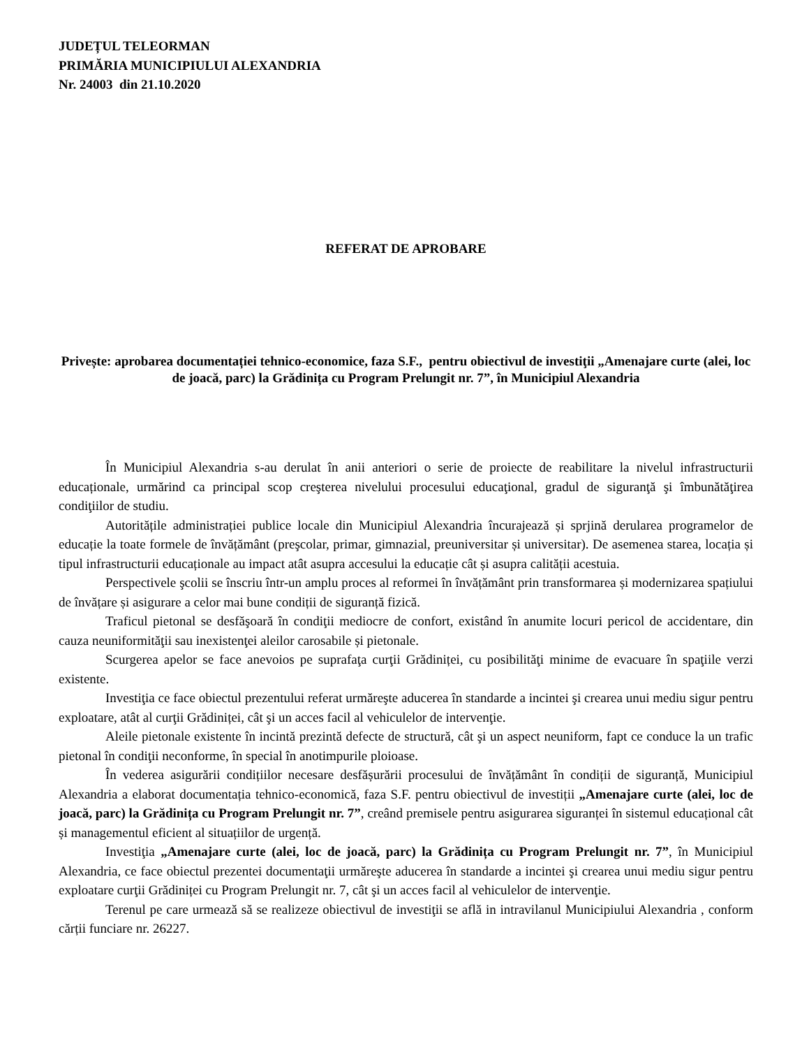JUDEȚUL TELEORMAN
PRIMĂRIA MUNICIPIULUI ALEXANDRIA
Nr. 24003 din 21.10.2020
REFERAT DE APROBARE
Privește: aprobarea documentației tehnico-economice, faza S.F., pentru obiectivul de investiţii „Amenajare curte (alei, loc de joacă, parc) la Grădinița cu Program Prelungit nr. 7”, în Municipiul Alexandria
În Municipiul Alexandria s-au derulat în anii anteriori o serie de proiecte de reabilitare la nivelul infrastructurii educaționale, urmărind ca principal scop creşterea nivelului procesului educaţional, gradul de siguranţă şi îmbunătăţirea condiţiilor de studiu.
Autoritățile administrației publice locale din Municipiul Alexandria încurajează și sprjină derularea programelor de educație la toate formele de învățământ (preşcolar, primar, gimnazial, preuniversitar și universitar). De asemenea starea, locația și tipul infrastructurii educaționale au impact atât asupra accesului la educație cât și asupra calității acestuia.
Perspectivele şcolii se înscriu într-un amplu proces al reformei în învățământ prin transformarea și modernizarea spațiului de învățare și asigurare a celor mai bune condiții de siguranță fizică.
Traficul pietonal se desfăşoară în condiţii mediocre de confort, existând în anumite locuri pericol de accidentare, din cauza neuniformităţii sau inexistenţei aleilor carosabile și pietonale.
Scurgerea apelor se face anevoios pe suprafaţa curţii Grădiniței, cu posibilităţi minime de evacuare în spaţiile verzi existente.
Investiţia ce face obiectul prezentului referat urmăreşte aducerea în standarde a incintei şi crearea unui mediu sigur pentru exploatare, atât al curţii Grădiniței, cât şi un acces facil al vehiculelor de intervenţie.
Aleile pietonale existente în incintă prezintă defecte de structură, cât şi un aspect neuniform, fapt ce conduce la un trafic pietonal în condiţii neconforme, în special în anotimpurile ploioase.
În vederea asigurării condițiilor necesare desfășurării procesului de învățământ în condiții de siguranță, Municipiul Alexandria a elaborat documentația tehnico-economică, faza S.F. pentru obiectivul de investiții „Amenajare curte (alei, loc de joacă, parc) la Grădinița cu Program Prelungit nr. 7”, creând premisele pentru asigurarea siguranței în sistemul educațional cât și managementul eficient al situațiilor de urgență.
Investiţia „Amenajare curte (alei, loc de joacă, parc) la Grădinița cu Program Prelungit nr. 7”, în Municipiul Alexandria, ce face obiectul prezentei documentaţii urmăreşte aducerea în standarde a incintei şi crearea unui mediu sigur pentru exploatare curţii Grădiniței cu Program Prelungit nr. 7, cât şi un acces facil al vehiculelor de intervenţie.
Terenul pe care urmează să se realizeze obiectivul de investiţii se află in intravilanul Municipiului Alexandria , conform cărții funciare nr. 26227.